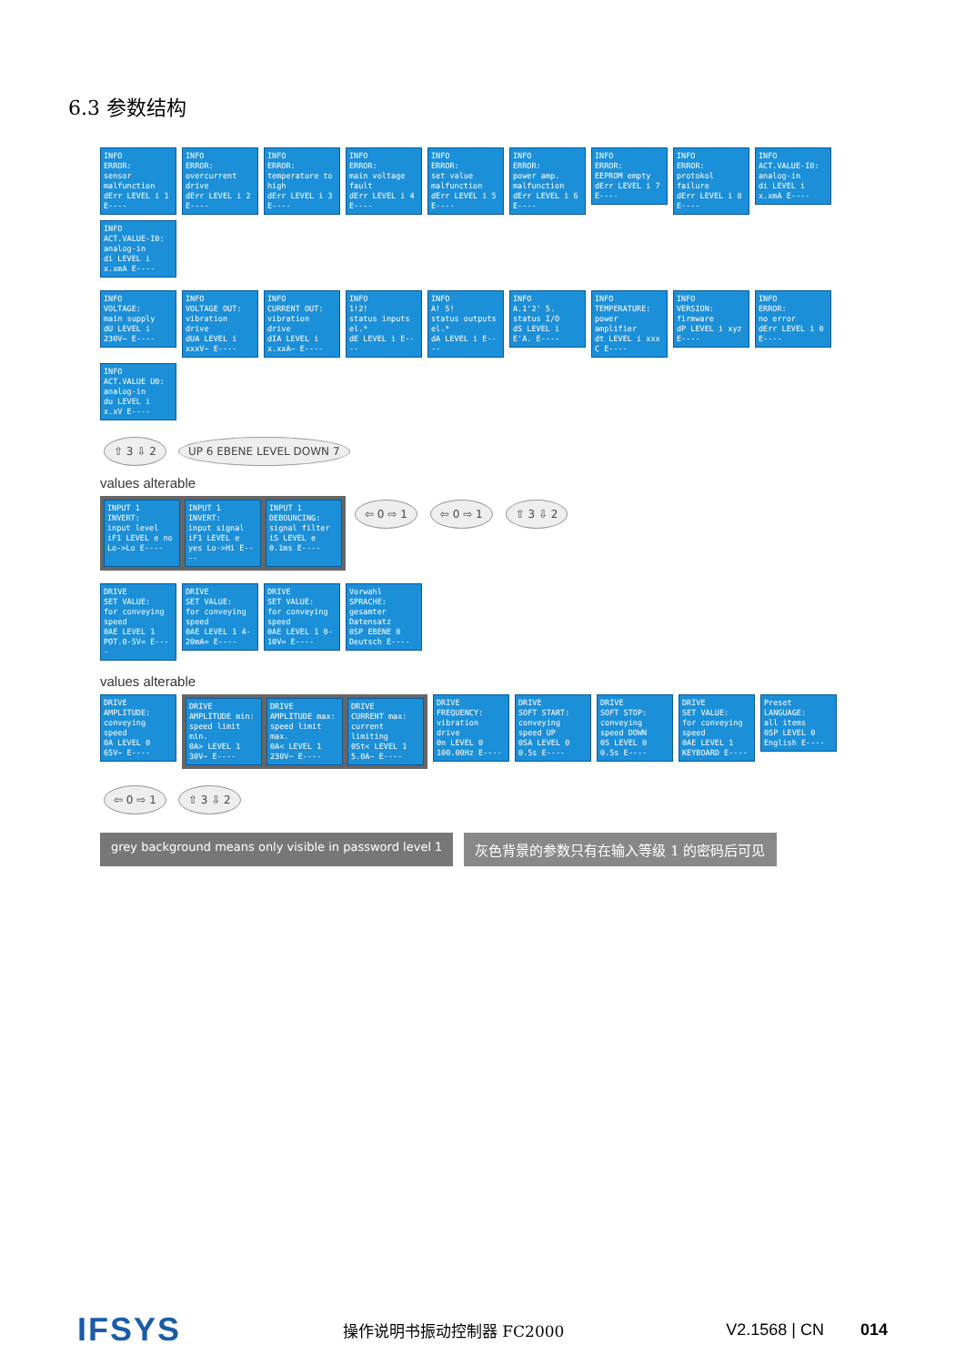6.3 参数结构
INFO
ERROR:
sensor malfunction
dErr LEVEL i 1 E----
INFO
ERROR:
overcurrent drive
dErr LEVEL i 2 E----
INFO
ERROR:
temperature to high
dErr LEVEL i 3 E----
INFO
ERROR:
main voltage fault
dErr LEVEL i 4 E----
INFO
ERROR:
set value malfunction
dErr LEVEL i 5 E----
INFO
ERROR:
power amp. malfunction
dErr LEVEL i 6 E----
INFO
ERROR:
EEPROM empty
dErr LEVEL i 7 E----
INFO
ERROR:
protokol failure
dErr LEVEL i 8 E----
INFO
ACT.VALUE-I0:
analog-in
di LEVEL i x.xmA E----
INFO
ACT.VALUE-I0:
analog-in
di LEVEL i x.xmA E----
INFO
VOLTAGE:
main supply
dU LEVEL i 230V~ E----
INFO
VOLTAGE OUT:
vibration drive
dUA LEVEL i xxxV~ E----
INFO
CURRENT OUT:
vibration drive
dIA LEVEL i x.xxA~ E----
INFO
1!2!
status inputs el.*
dE LEVEL i E----
INFO
A! 5!
status outputs el.*
dA LEVEL i E----
INFO
A.1'2' 5.
status I/O
dS LEVEL i E'A. E----
INFO
TEMPERATURE:
power amplifier
dt LEVEL i xxx C E----
INFO
VERSION:
firmware
dP LEVEL i xyz E----
INFO
ERROR:
no error
dErr LEVEL i 0 E----
INFO
ACT.VALUE U0:
analog-in
du LEVEL i x.xV E----
⇧ 3 ⇩ 2 UP 6 EBENE LEVEL DOWN 7
values alterable
INPUT 1
INVERT:
input level
iF1 LEVEL e no Lo->Lo E----
INPUT 1
INVERT:
input signal
iF1 LEVEL e yes Lo->Hi E----
INPUT 1
DEBOUNCING:
signal filter
iS LEVEL e 0.1ms E----
⇦ 0 ⇨ 1 ⇦ 0 ⇨ 1 ⇧ 3 ⇩ 2
DRIVE
SET VALUE:
for conveying speed
0AE LEVEL 1 POT.0-5V= E----
DRIVE
SET VALUE:
for conveying speed
0AE LEVEL 1 4-20mA= E----
DRIVE
SET VALUE:
for conveying speed
0AE LEVEL 1 0-10V= E----
Vorwahl
SPRACHE:
gesamter Datensatz
0SP EBENE 0 Deutsch E----
values alterable
DRIVE
AMPLITUDE:
conveying speed
0A LEVEL 0 65V~ E----
DRIVE
AMPLITUDE min:
speed limit min.
0A> LEVEL 1 30V~ E----
DRIVE
AMPLITUDE max:
speed limit max.
0A< LEVEL 1 230V~ E----
DRIVE
CURRENT max:
current limiting
0St< LEVEL 1 5.0A~ E----
DRIVE
FREQUENCY:
vibration drive
0n LEVEL 0 100.00Hz E----
DRIVE
SOFT START:
conveying speed UP
0SA LEVEL 0 0.5s E----
DRIVE
SOFT STOP:
conveying speed DOWN
0S LEVEL 0 0.5s E----
DRIVE
SET VALUE:
for conveying speed
0AE LEVEL 1 KEYBOARD E----
Preset
LANGUAGE:
all items
0SP LEVEL 0 English E----
⇦ 0 ⇨ 1 ⇧ 3 ⇩ 2
grey background means only visible in password level 1
灰色背景的参数只有在输入等级 1 的密码后可见
IFSYS 操作说明书振动控制器 FC2000 V2.1568 | CN 014